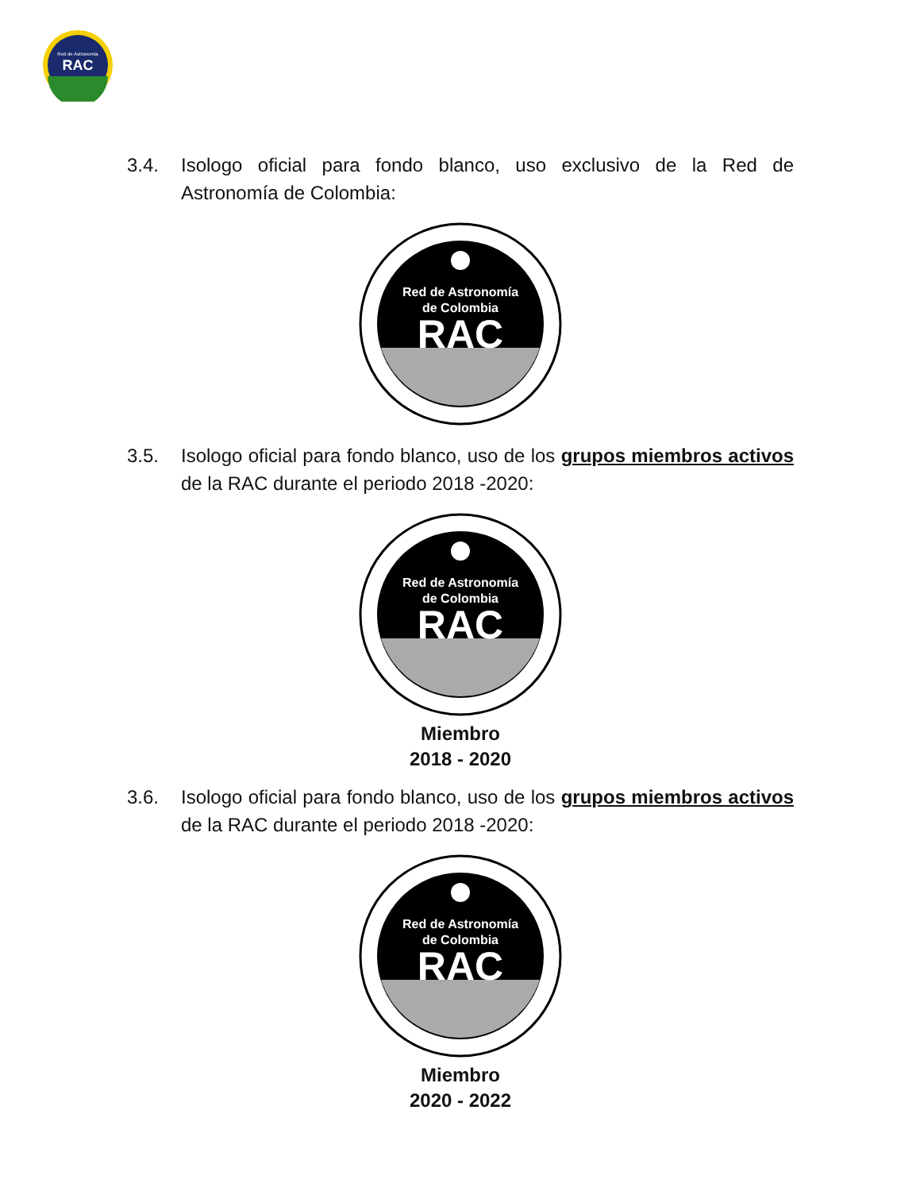RAC
Red de Astronomía
3.4. Isologo oficial para fondo blanco, uso exclusivo de la Red de Astronomía de Colombia:
Red de Astronomía
de Colombia
RAC
3.5. Isologo oficial para fondo blanco, uso de los grupos miembros activos de la RAC durante el periodo 2018 -2020:
Red de Astronomía
de Colombia
RAC
Miembro
2018 - 2020
3.6. Isologo oficial para fondo blanco, uso de los grupos miembros activos de la RAC durante el periodo 2018 -2020:
Red de Astronomía
de Colombia
RAC
Miembro
2020 - 2022